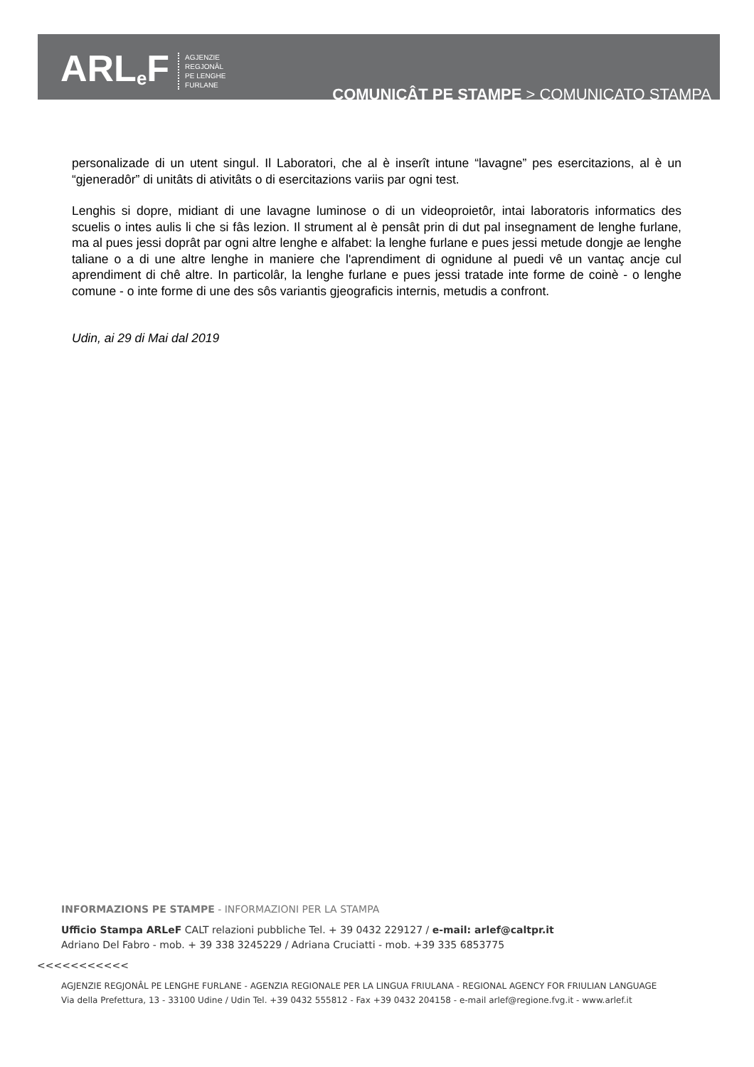ARL<sup>e</sup>F
AGJENZIE
REGJONÂL
PE LENGHE
FURLANE
COMUNICÂT PE STAMPE > COMUNICATO STAMPA
personalizade di un utent singul. Il Laboratori, che al è inserît intune “lavagne” pes esercitazions, al è un “gjeneradôr” di unitâts di ativitâts o di esercitazions variis par ogni test.
Lenghis si dopre, midiant di une lavagne luminose o di un videoproietôr, intai laboratoris informatics des scuelis o intes aulis li che si fâs lezion. Il strument al è pensât prin di dut pal insegnament de lenghe furlane, ma al pues jessi doprât par ogni altre lenghe e alfabet: la lenghe furlane e pues jessi metude dongje ae lenghe taliane o a di une altre lenghe in maniere che l'aprendiment di ognidune al puedi vê un vantaç ancje cul aprendiment di chê altre. In particolâr, la lenghe furlane e pues jessi tratade inte forme de coinè - o lenghe comune - o inte forme di une des sôs variantis gjeograficis internis, metudis a confront.
Udin, ai 29 di Mai dal 2019
INFORMAZIONS PE STAMPE - INFORMAZIONI PER LA STAMPA
Ufficio Stampa ARLeF CALT relazioni pubbliche Tel. + 39 0432 229127 / e-mail: arlef@caltpr.it
Adriano Del Fabro - mob. + 39 338 3245229 / Adriana Cruciatti - mob. +39 335 6853775
<<<<<<<<<<<
AGJENZIE REGJONÂL PE LENGHE FURLANE - AGENZIA REGIONALE PER LA LINGUA FRIULANA - REGIONAL AGENCY FOR FRIULIAN LANGUAGE
Via della Prefettura, 13 - 33100 Udine / Udin Tel. +39 0432 555812 - Fax +39 0432 204158 - e-mail arlef@regione.fvg.it - www.arlef.it